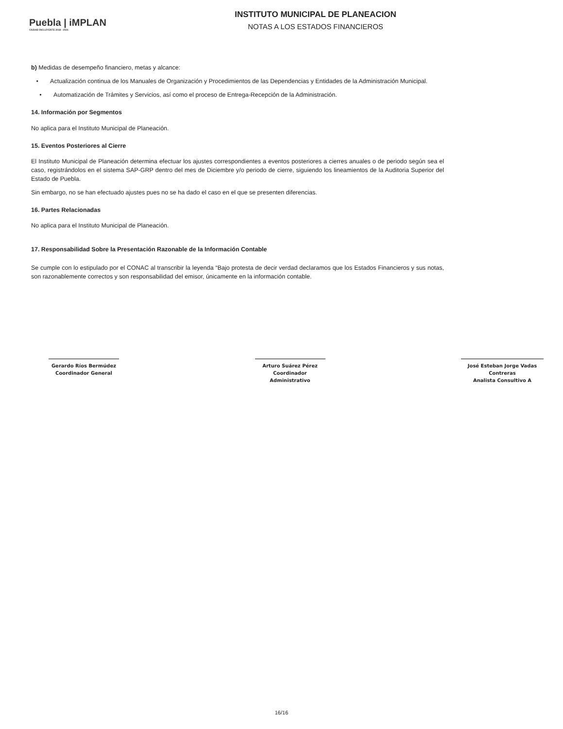Puebla | iMPLAN
CIUDAD INCLUYENTE 2018 - 2021
INSTITUTO MUNICIPAL DE PLANEACION
NOTAS A LOS ESTADOS FINANCIEROS
b) Medidas de desempeño financiero, metas y alcance:
• Actualización continua de los Manuales de Organización y Procedimientos de las Dependencias y Entidades de la Administración Municipal.
• Automatización de Trámites y Servicios, así como el proceso de Entrega-Recepción de la Administración.
14. Información por Segmentos
No aplica para el Instituto Municipal de Planeación.
15. Eventos Posteriores al Cierre
El Instituto Municipal de Planeación determina efectuar los ajustes correspondientes a eventos posteriores a cierres anuales o de periodo según sea el caso, registrándolos en el sistema SAP-GRP dentro del mes de Diciembre y/o periodo de cierre, siguiendo los lineamientos de la Auditoria Superior del Estado de Puebla.
Sin embargo, no se han efectuado ajustes pues no se ha dado el caso en el que se presenten diferencias.
16. Partes Relacionadas
No aplica para el Instituto Municipal de Planeación.
17. Responsabilidad Sobre la Presentación Razonable de la Información Contable
Se cumple con lo estipulado por el CONAC al transcribir la leyenda “Bajo protesta de decir verdad declaramos que los Estados Financieros y sus notas, son razonablemente correctos y son responsabilidad del emisor, únicamente en la información contable.
Gerardo Ríos Bermúdez
Coordinador General
Arturo Suárez Pérez
Coordinador Administrativo
José Esteban Jorge Vadas Contreras
Analista Consultivo A
16/16